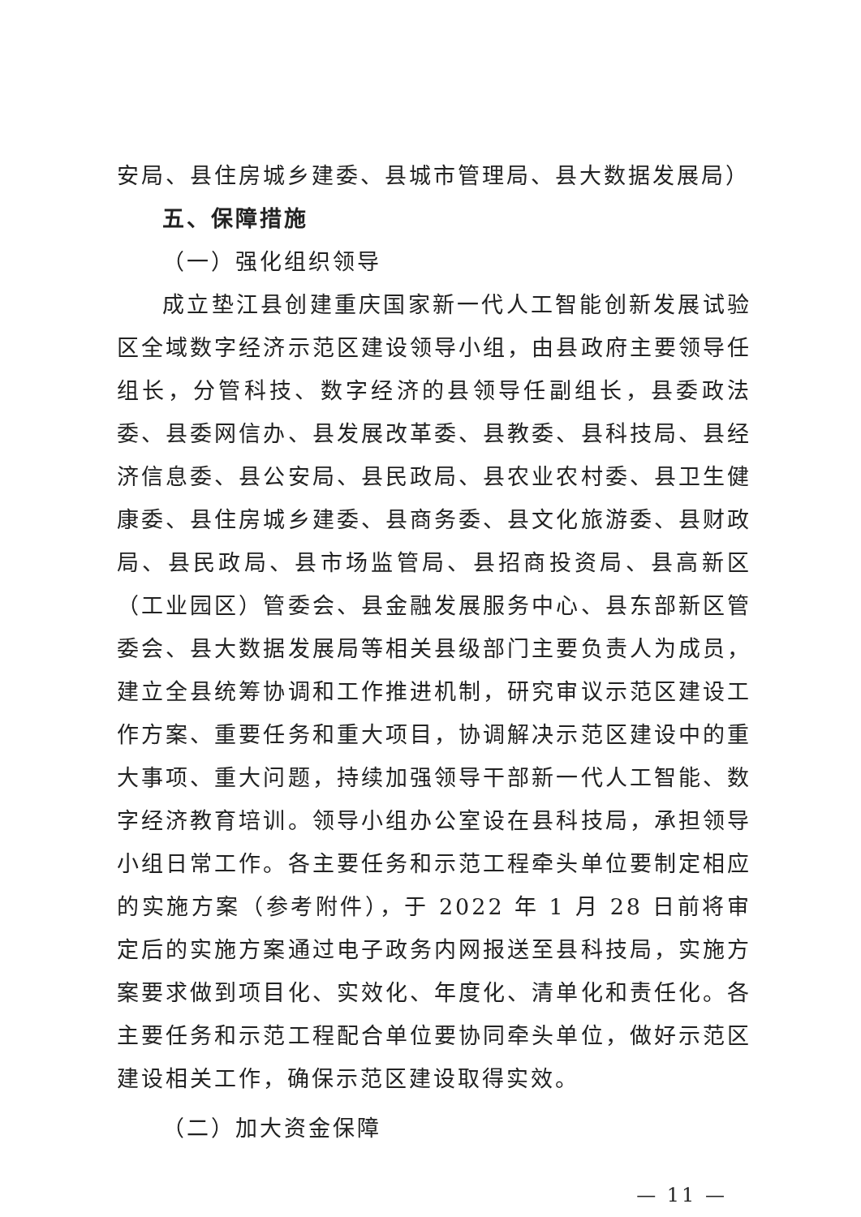安局、县住房城乡建委、县城市管理局、县大数据发展局）
五、保障措施
（一）强化组织领导
成立垫江县创建重庆国家新一代人工智能创新发展试验区全域数字经济示范区建设领导小组，由县政府主要领导任组长，分管科技、数字经济的县领导任副组长，县委政法委、县委网信办、县发展改革委、县教委、县科技局、县经济信息委、县公安局、县民政局、县农业农村委、县卫生健康委、县住房城乡建委、县商务委、县文化旅游委、县财政局、县民政局、县市场监管局、县招商投资局、县高新区（工业园区）管委会、县金融发展服务中心、县东部新区管委会、县大数据发展局等相关县级部门主要负责人为成员，建立全县统筹协调和工作推进机制，研究审议示范区建设工作方案、重要任务和重大项目，协调解决示范区建设中的重大事项、重大问题，持续加强领导干部新一代人工智能、数字经济教育培训。领导小组办公室设在县科技局，承担领导小组日常工作。各主要任务和示范工程牵头单位要制定相应的实施方案（参考附件），于 2022 年 1 月 28 日前将审定后的实施方案通过电子政务内网报送至县科技局，实施方案要求做到项目化、实效化、年度化、清单化和责任化。各主要任务和示范工程配合单位要协同牵头单位，做好示范区建设相关工作，确保示范区建设取得实效。
（二）加大资金保障
— 11 —